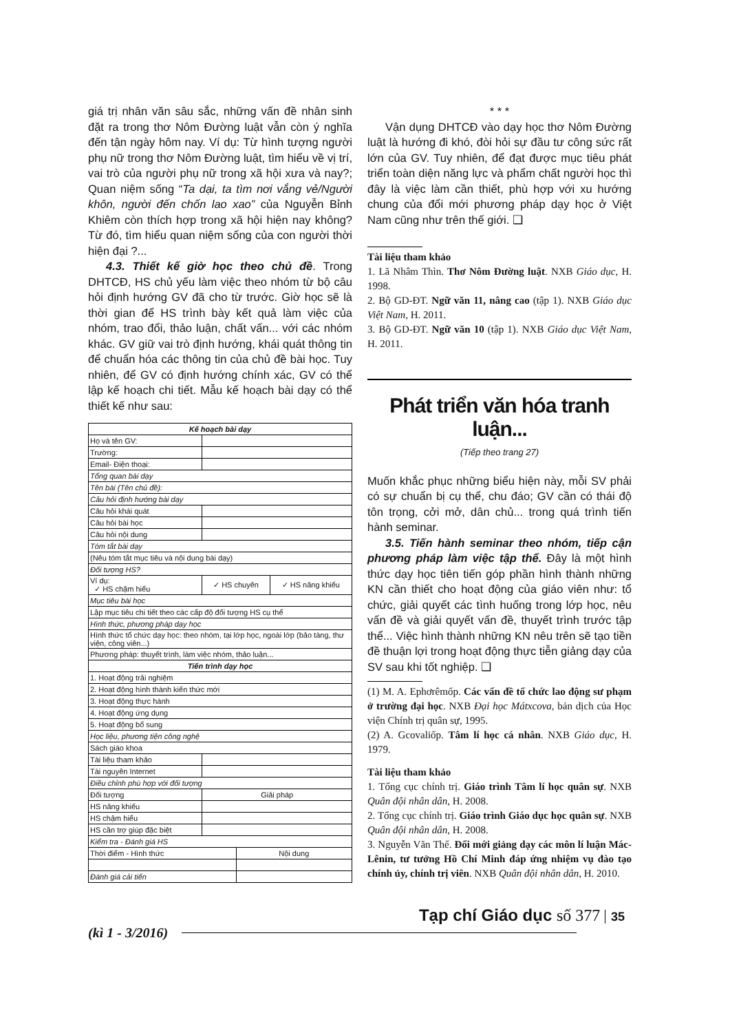giá trị nhân văn sâu sắc, những vấn đề nhân sinh đặt ra trong thơ Nôm Đường luật vẫn còn ý nghĩa đến tận ngày hôm nay. Ví dụ: Từ hình tượng người phụ nữ trong thơ Nôm Đường luật, tìm hiểu về vị trí, vai trò của người phụ nữ trong xã hội xưa và nay?; Quan niệm sống “Ta dại, ta tìm nơi vắng vẻ/Người khôn, người đến chốn lao xao” của Nguyễn Bỉnh Khiêm còn thích hợp trong xã hội hiện nay không? Từ đó, tìm hiểu quan niệm sống của con người thời hiện đại ?...
4.3. Thiết kế giờ học theo chủ đề. Trong DHTCĐ, HS chủ yếu làm việc theo nhóm từ bộ câu hỏi định hướng GV đã cho từ trước. Giờ học sẽ là thời gian để HS trình bày kết quả làm việc của nhóm, trao đổi, thảo luận, chất vấn... với các nhóm khác. GV giữ vai trò định hướng, khái quát thông tin để chuẩn hóa các thông tin của chủ đề bài học. Tuy nhiên, để GV có định hướng chính xác, GV có thể lập kế hoạch chi tiết. Mẫu kế hoạch bài dạy có thể thiết kế như sau:
| Kế hoạch bài dạy | | | |
| Họ và tên GV: | | | |
| Trường: | | | |
| Email- Điện thoại: | | | |
| Tổng quan bài dạy | | | |
| Tên bài (Tên chủ đề): | | | |
| Câu hỏi định hướng bài dạy | | | |
| Câu hỏi khái quát | | | |
| Câu hỏi bài học | | | |
| Câu hỏi nội dung | | | |
| Tóm tắt bài dạy | | | |
| (Nêu tóm tắt mục tiêu và nội dung bài dạy) | | | |
| Đối tượng HS? | | | |
| Ví dụ: ✓ HS chậm hiểu | ✓ HS chuyên | | ✓ HS năng khiếu |
| Mục tiêu bài học | | | |
| Lập mục tiêu chi tiết theo các cấp độ đối tượng HS cụ thể | | | |
| Hình thức, phương pháp dạy học | | | |
| Hình thức tổ chức dạy học: theo nhóm, tại lớp học, ngoài lớp (bảo tàng, thư viện, công viên...) | | | |
| Phương pháp: thuyết trình, làm việc nhóm, thảo luận... | | | |
| Tiến trình dạy học | | | |
| 1. Hoạt động trải nghiệm | | | |
| 2. Hoạt động hình thành kiến thức mới | | | |
| 3. Hoạt động thực hành | | | |
| 4. Hoạt động ứng dụng | | | |
| 5. Hoạt động bổ sung | | | |
| Học liệu, phương tiện công nghệ | | | |
| Sách giáo khoa | | | |
| Tài liệu tham khảo | | | |
| Tài nguyên Internet | | | |
| Điều chỉnh phù hợp với đối tượng | | | |
| Đối tượng | Giải pháp | | |
| HS năng khiếu | | | |
| HS chậm hiểu | | | |
| HS cần trợ giúp đặc biệt | | | |
| Kiểm tra - Đánh giá HS | | | |
| Thời điểm - Hình thức | | Nội dung | |
| Đánh giá cải tiến | | | |
* * *
Vận dụng DHTCĐ vào dạy học thơ Nôm Đường luật là hướng đi khó, đòi hỏi sự đầu tư công sức rất lớn của GV. Tuy nhiên, để đạt được mục tiêu phát triển toàn diện năng lực và phẩm chất người học thì đây là việc làm cần thiết, phù hợp với xu hướng chung của đổi mới phương pháp dạy học ở Việt Nam cũng như trên thế giới. ❑
Tài liệu tham khảo
1. Lã Nhâm Thìn. Thơ Nôm Đường luật. NXB Giáo dục, H. 1998.
2. Bộ GD-ĐT. Ngữ văn 11, nâng cao (tập 1). NXB Giáo dục Việt Nam, H. 2011.
3. Bộ GD-ĐT. Ngữ văn 10 (tập 1). NXB Giáo dục Việt Nam, H. 2011.
Phát triển văn hóa tranh luận...
(Tiếp theo trang 27)
Muốn khắc phục những biểu hiện này, mỗi SV phải có sự chuẩn bị cụ thể, chu đáo; GV cần có thái độ tôn trọng, cởi mở, dân chủ... trong quá trình tiến hành seminar.
3.5. Tiến hành seminar theo nhóm, tiếp cận phương pháp làm việc tập thể. Đây là một hình thức dạy học tiên tiến góp phần hình thành những KN cần thiết cho hoạt động của giáo viên như: tổ chức, giải quyết các tình huống trong lớp học, nêu vấn đề và giải quyết vấn đề, thuyết trình trước tập thể... Việc hình thành những KN nêu trên sẽ tạo tiền đề thuận lợi trong hoạt động thực tiễn giảng dạy của SV sau khi tốt nghiệp. ❑
(1) M. A. Ephơrêmốp. Các vấn đề tổ chức lao động sư phạm ở trường đại học. NXB Đại học Mátxcova, bản dịch của Học viện Chính trị quân sự, 1995.
(2) A. Gcovaliốp. Tâm lí học cá nhân. NXB Giáo dục, H. 1979.
Tài liệu tham khảo
1. Tổng cục chính trị. Giáo trình Tâm lí học quân sự. NXB Quân đội nhân dân, H. 2008.
2. Tổng cục chính trị. Giáo trình Giáo dục học quân sự. NXB Quân đội nhân dân, H. 2008.
3. Nguyễn Văn Thế. Đổi mới giảng dạy các môn lí luận Mác-Lênin, tư tưởng Hồ Chí Minh đáp ứng nhiệm vụ đào tạo chính ủy, chính trị viên. NXB Quân đội nhân dân, H. 2010.
Tạp chí Giáo dục số 377 35
(kì 1 - 3/2016)